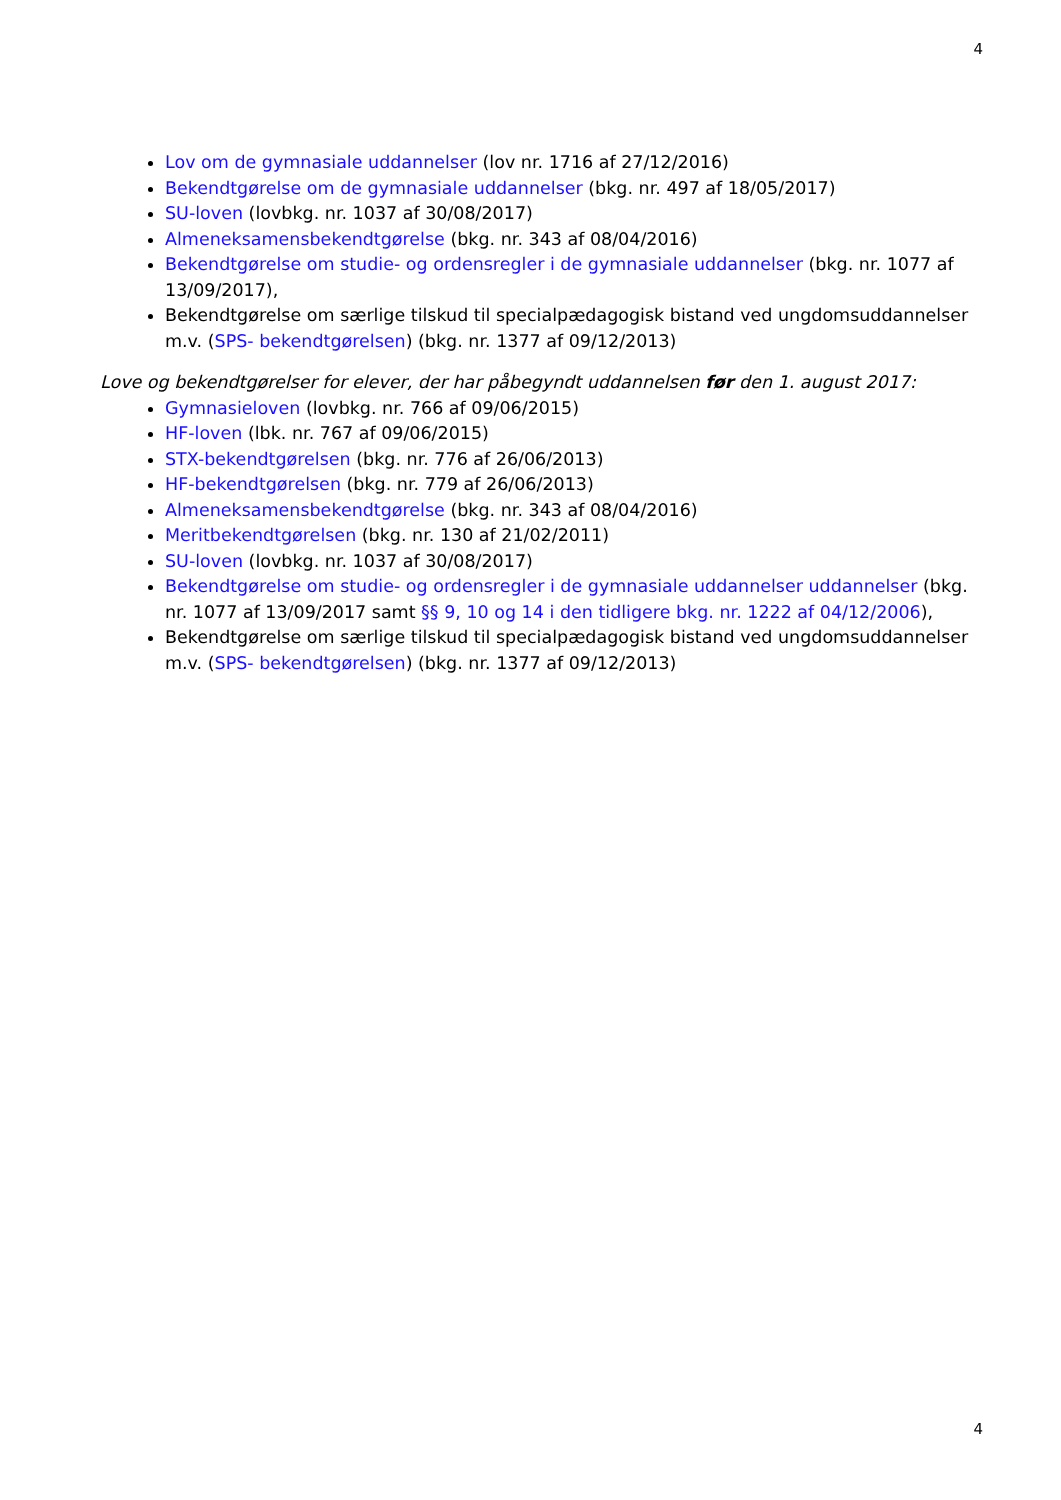4
Lov om de gymnasiale uddannelser (lov nr. 1716 af 27/12/2016)
Bekendtgørelse om de gymnasiale uddannelser (bkg. nr. 497 af 18/05/2017)
SU-loven (lovbkg. nr. 1037 af 30/08/2017)
Almeneksamensbekendtgørelse (bkg. nr. 343 af 08/04/2016)
Bekendtgørelse om studie- og ordensregler i de gymnasiale uddannelser (bkg. nr. 1077 af 13/09/2017),
Bekendtgørelse om særlige tilskud til specialpædagogisk bistand ved ungdomsuddannelser m.v. (SPS- bekendtgørelsen) (bkg. nr. 1377 af 09/12/2013)
Love og bekendtgørelser for elever, der har påbegyndt uddannelsen før den 1. august 2017:
Gymnasieloven (lovbkg. nr. 766 af 09/06/2015)
HF-loven (lbk. nr. 767 af 09/06/2015)
STX-bekendtgørelsen (bkg. nr. 776 af 26/06/2013)
HF-bekendtgørelsen (bkg. nr. 779 af 26/06/2013)
Almeneksamensbekendtgørelse (bkg. nr. 343 af 08/04/2016)
Meritbekendtgørelsen (bkg. nr. 130 af 21/02/2011)
SU-loven (lovbkg. nr. 1037 af 30/08/2017)
Bekendtgørelse om studie- og ordensregler i de gymnasiale uddannelser uddannelser (bkg. nr. 1077 af 13/09/2017 samt §§ 9, 10 og 14 i den tidligere bkg. nr. 1222 af 04/12/2006),
Bekendtgørelse om særlige tilskud til specialpædagogisk bistand ved ungdomsuddannelser m.v. (SPS- bekendtgørelsen) (bkg. nr. 1377 af 09/12/2013)
4